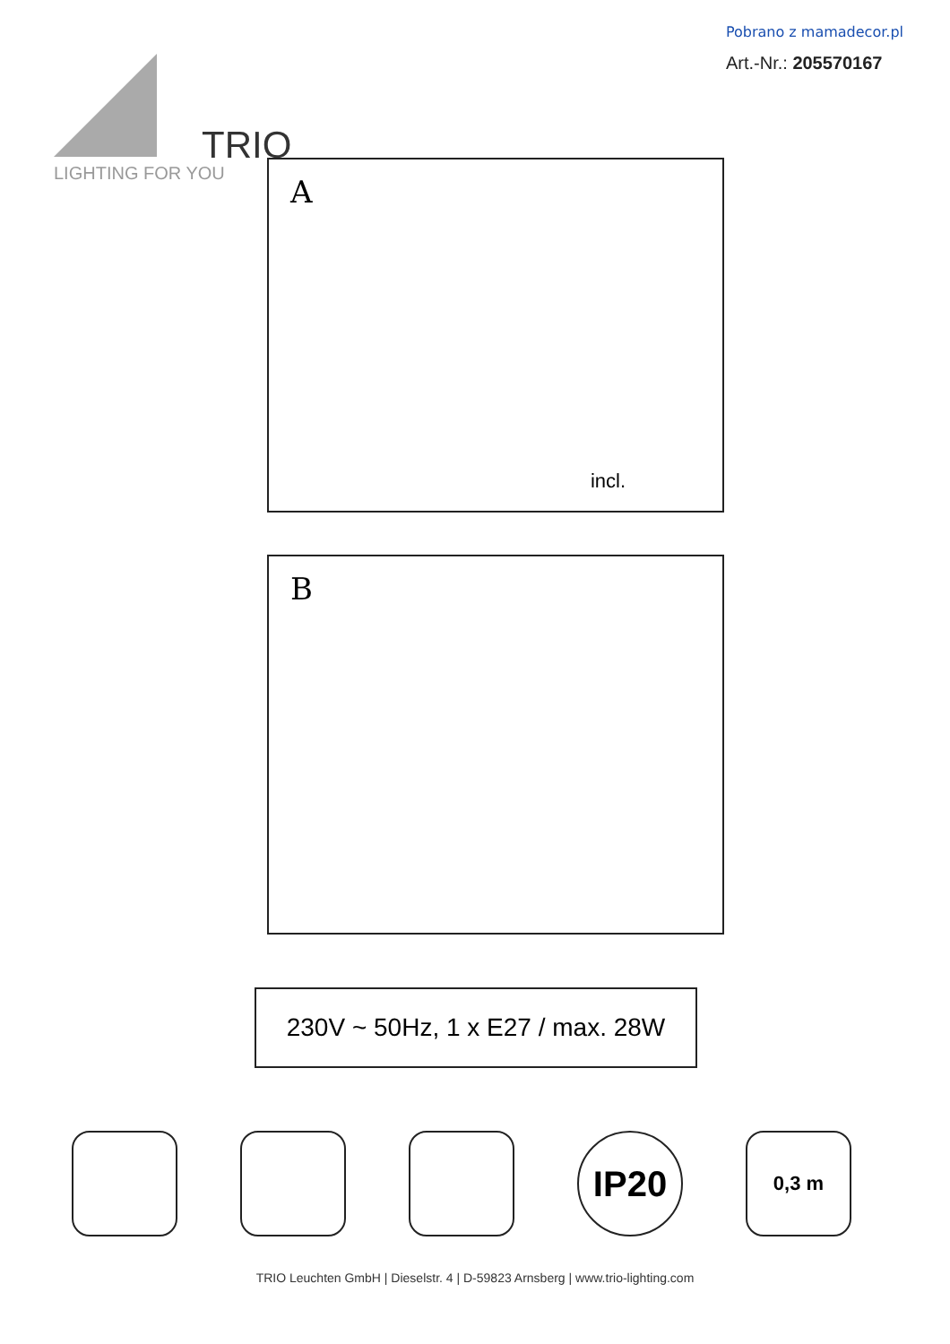Pobrano z mamadecor.pl
Art.-Nr.: 205570167
TRIO
LIGHTING FOR YOU
A
incl.
B
230V ~ 50Hz, 1 x E27 / max. 28W
IP20
0,3 m
TRIO Leuchten GmbH | Dieselstr. 4 | D-59823 Arnsberg | www.trio-lighting.com